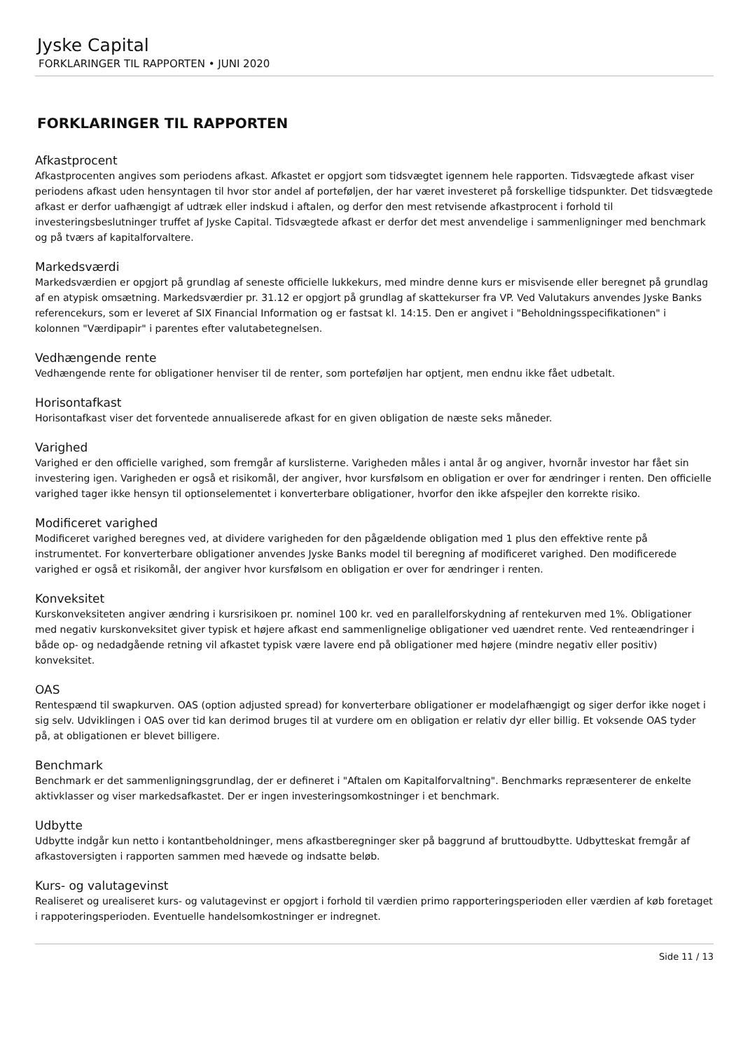Jyske Capital
FORKLARINGER TIL RAPPORTEN • JUNI 2020
FORKLARINGER TIL RAPPORTEN
Afkastprocent
Afkastprocenten angives som periodens afkast. Afkastet er opgjort som tidsvægtet igennem hele rapporten. Tidsvægtede afkast viser periodens afkast uden hensyntagen til hvor stor andel af porteføljen, der har været investeret på forskellige tidspunkter. Det tidsvægtede afkast er derfor uafhængigt af udtræk eller indskud i aftalen, og derfor den mest retvisende afkastprocent i forhold til investeringsbeslutninger truffet af Jyske Capital. Tidsvægtede afkast er derfor det mest anvendelige i sammenligninger med benchmark og på tværs af kapitalforvaltere.
Markedsværdi
Markedsværdien er opgjort på grundlag af seneste officielle lukkekurs, med mindre denne kurs er misvisende eller beregnet på grundlag af en atypisk omsætning. Markedsværdier pr. 31.12 er opgjort på grundlag af skattekurser fra VP. Ved Valutakurs anvendes Jyske Banks referencekurs, som er leveret af SIX Financial Information og er fastsat kl. 14:15. Den er angivet i "Beholdningsspecifikationen" i kolonnen "Værdipapir" i parentes efter valutabetegnelsen.
Vedhængende rente
Vedhængende rente for obligationer henviser til de renter, som porteføljen har optjent, men endnu ikke fået udbetalt.
Horisontafkast
Horisontafkast viser det forventede annualiserede afkast for en given obligation de næste seks måneder.
Varighed
Varighed er den officielle varighed, som fremgår af kurslisterne. Varigheden måles i antal år og angiver, hvornår investor har fået sin investering igen. Varigheden er også et risikomål, der angiver, hvor kursfølsom en obligation er over for ændringer i renten. Den officielle varighed tager ikke hensyn til optionselementet i konverterbare obligationer, hvorfor den ikke afspejler den korrekte risiko.
Modificeret varighed
Modificeret varighed beregnes ved, at dividere varigheden for den pågældende obligation med 1 plus den effektive rente på instrumentet. For konverterbare obligationer anvendes Jyske Banks model til beregning af modificeret varighed. Den modificerede varighed er også et risikomål, der angiver hvor kursfølsom en obligation er over for ændringer i renten.
Konveksitet
Kurskonveksiteten angiver ændring i kursrisikoen pr. nominel 100 kr. ved en parallelforskydning af rentekurven med 1%. Obligationer med negativ kurskonveksitet giver typisk et højere afkast end sammenlignelige obligationer ved uændret rente. Ved renteændringer i både op- og nedadgående retning vil afkastet typisk være lavere end på obligationer med højere (mindre negativ eller positiv) konveksitet.
OAS
Rentespænd til swapkurven. OAS (option adjusted spread) for konverterbare obligationer er modelafhængigt og siger derfor ikke noget i sig selv. Udviklingen i OAS over tid kan derimod bruges til at vurdere om en obligation er relativ dyr eller billig. Et voksende OAS tyder på, at obligationen er blevet billigere.
Benchmark
Benchmark er det sammenligningsgrundlag, der er defineret i "Aftalen om Kapitalforvaltning". Benchmarks repræsenterer de enkelte aktivklasser og viser markedsafkastet. Der er ingen investeringsomkostninger i et benchmark.
Udbytte
Udbytte indgår kun netto i kontantbeholdninger, mens afkastberegninger sker på baggrund af bruttoudbytte. Udbytteskat fremgår af afkastoversigten i rapporten sammen med hævede og indsatte beløb.
Kurs- og valutagevinst
Realiseret og urealiseret kurs- og valutagevinst er opgjort i forhold til værdien primo rapporteringsperioden eller værdien af køb foretaget i rappoteringsperioden. Eventuelle handelsomkostninger er indregnet.
Side 11 / 13